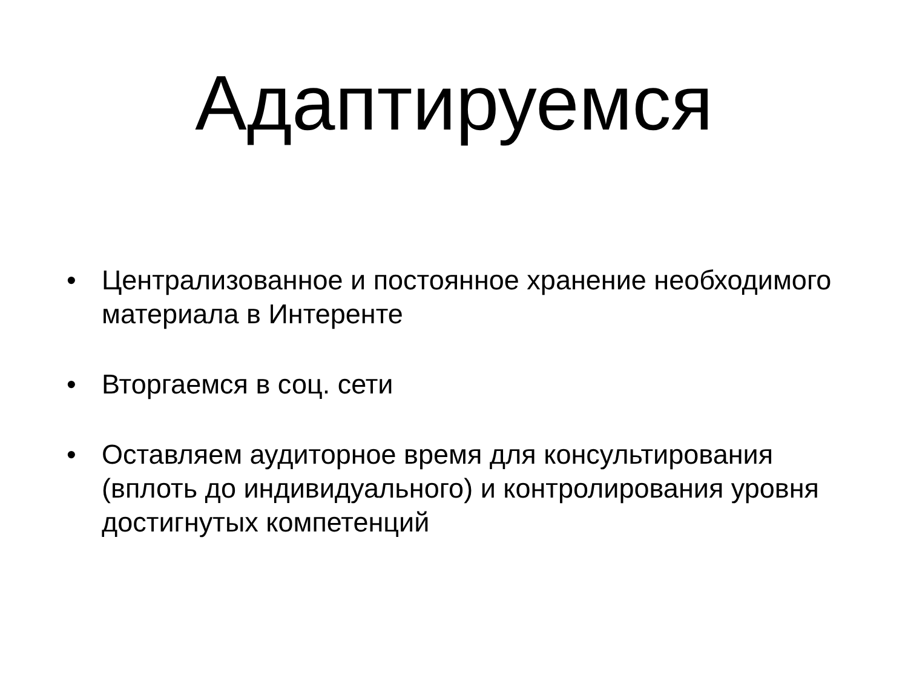Адаптируемся
• Централизованное и постоянное хранение необходимого материала в Интеренте
• Вторгаемся в соц. сети
• Оставляем аудиторное время для консультирования (вплоть до индивидуального) и контролирования уровня достигнутых компетенций